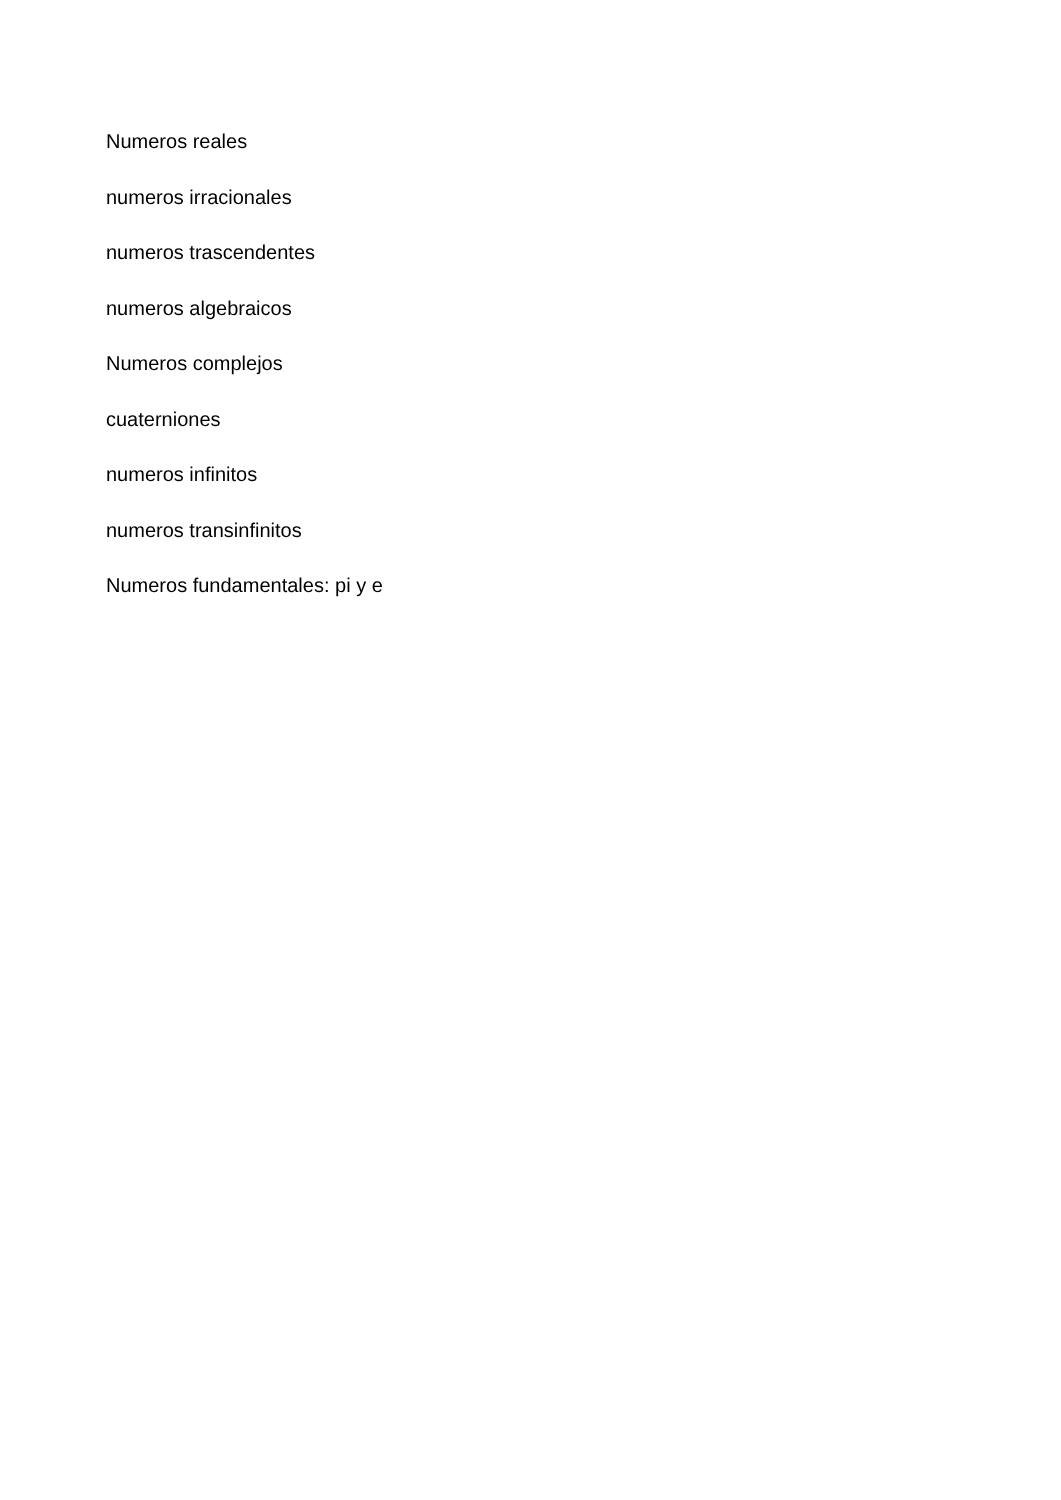Numeros reales
numeros irracionales
numeros trascendentes
numeros algebraicos
Numeros complejos
cuaterniones
numeros infinitos
numeros transinfinitos
Numeros fundamentales: pi y e